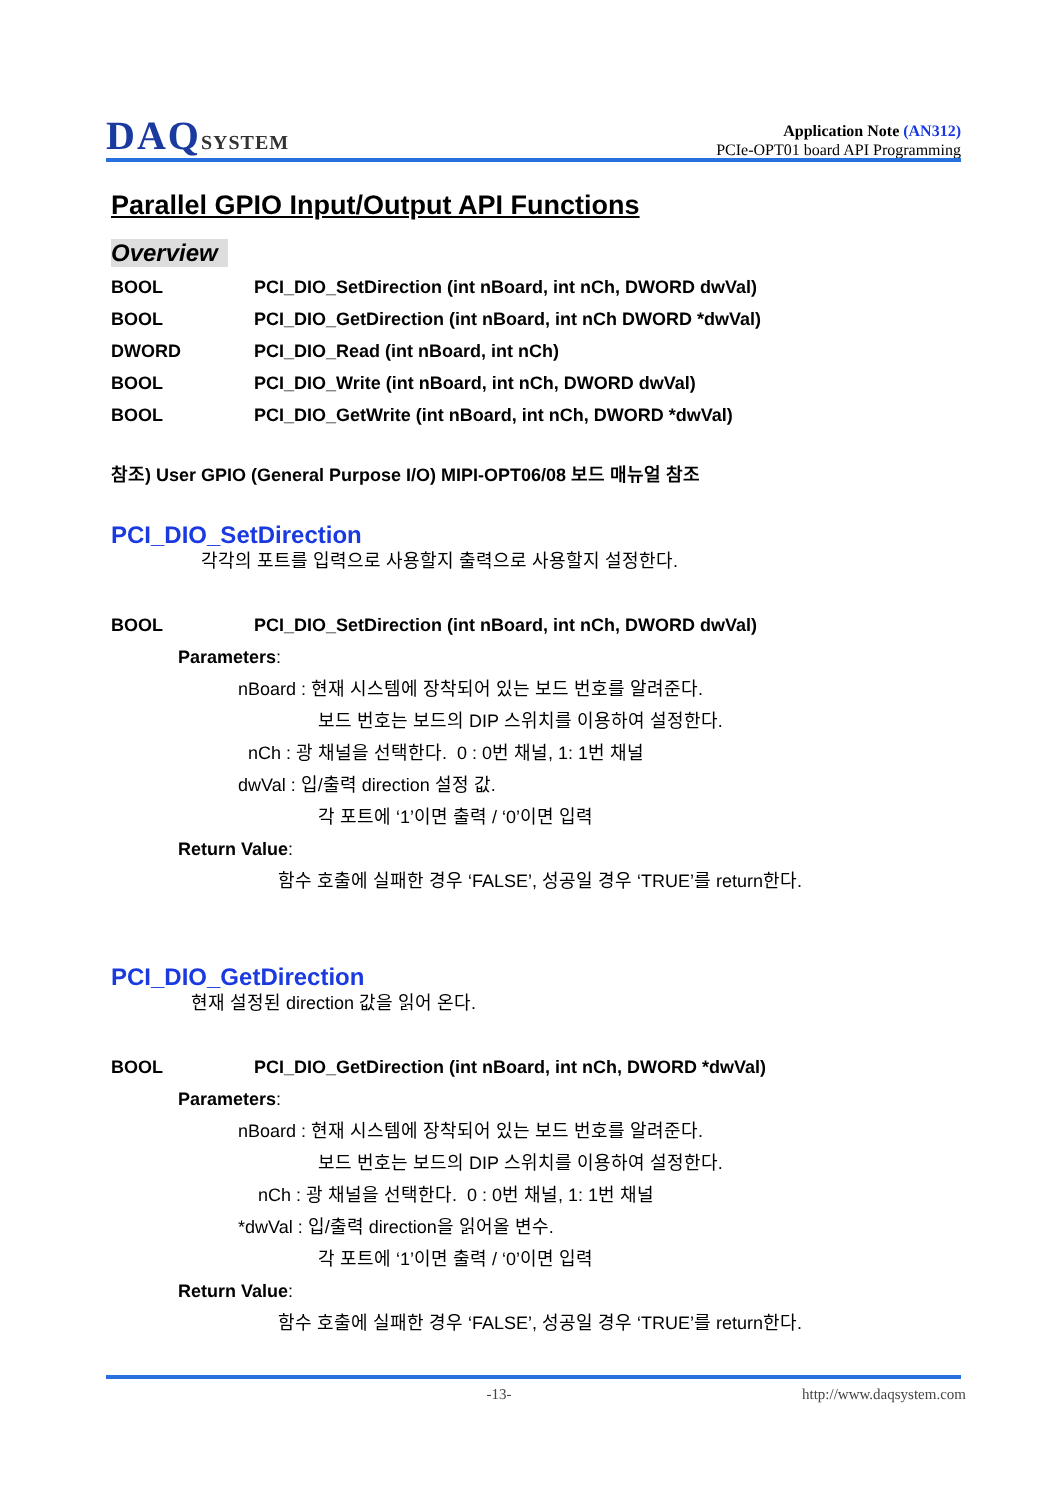DAQSYSTEM
Application Note (AN312)
PCIe-OPT01 board API Programming
Parallel GPIO Input/Output API Functions
Overview
BOOL
PCI_DIO_SetDirection (int nBoard, int nCh, DWORD dwVal)
BOOL
PCI_DIO_GetDirection (int nBoard, int nCh DWORD *dwVal)
DWORD
PCI_DIO_Read (int nBoard, int nCh)
BOOL
PCI_DIO_Write (int nBoard, int nCh, DWORD dwVal)
BOOL
PCI_DIO_GetWrite (int nBoard, int nCh, DWORD *dwVal)
참조) User GPIO (General Purpose I/O) MIPI-OPT06/08 보드 매뉴얼 참조
PCI_DIO_SetDirection
각각의 포트를 입력으로 사용할지 출력으로 사용할지 설정한다.
BOOL
PCI_DIO_SetDirection (int nBoard, int nCh, DWORD dwVal)
Parameters:
nBoard : 현재 시스템에 장착되어 있는 보드 번호를 알려준다.
보드 번호는 보드의 DIP 스위치를 이용하여 설정한다.
nCh : 광 채널을 선택한다. 0 : 0번 채널, 1: 1번 채널
dwVal : 입/출력 direction 설정 값.
각 포트에 ‘1’이면 출력 / ‘0’이면 입력
Return Value:
함수 호출에 실패한 경우 ‘FALSE’, 성공일 경우 ‘TRUE’를 return한다.
PCI_DIO_GetDirection
현재 설정된 direction 값을 읽어 온다.
BOOL
PCI_DIO_GetDirection (int nBoard, int nCh, DWORD *dwVal)
Parameters:
nBoard : 현재 시스템에 장착되어 있는 보드 번호를 알려준다.
보드 번호는 보드의 DIP 스위치를 이용하여 설정한다.
nCh : 광 채널을 선택한다. 0 : 0번 채널, 1: 1번 채널
*dwVal : 입/출력 direction을 읽어올 변수.
각 포트에 ‘1’이면 출력 / ‘0’이면 입력
Return Value:
함수 호출에 실패한 경우 ‘FALSE’, 성공일 경우 ‘TRUE’를 return한다.
-13- http://www.daqsystem.com